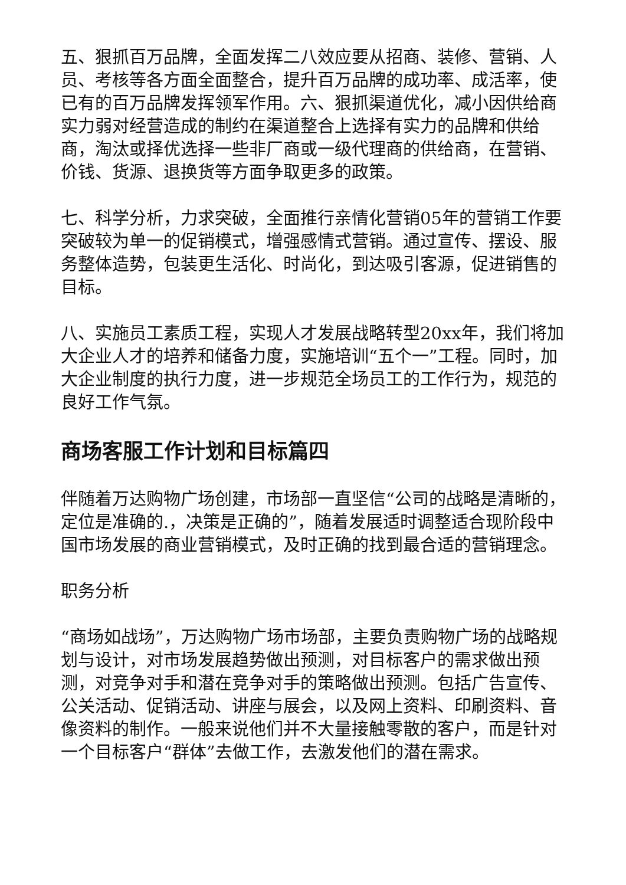五、狠抓百万品牌，全面发挥二八效应要从招商、装修、营销、人员、考核等各方面全面整合，提升百万品牌的成功率、成活率，使已有的百万品牌发挥领军作用。六、狠抓渠道优化，减小因供给商实力弱对经营造成的制约在渠道整合上选择有实力的品牌和供给商，淘汰或择优选择一些非厂商或一级代理商的供给商，在营销、价钱、货源、退换货等方面争取更多的政策。
七、科学分析，力求突破，全面推行亲情化营销05年的营销工作要突破较为单一的促销模式，增强感情式营销。通过宣传、摆设、服务整体造势，包装更生活化、时尚化，到达吸引客源，促进销售的目标。
八、实施员工素质工程，实现人才发展战略转型20xx年，我们将加大企业人才的培养和储备力度，实施培训“五个一”工程。同时，加大企业制度的执行力度，进一步规范全场员工的工作行为，规范的良好工作气氛。
商场客服工作计划和目标篇四
伴随着万达购物广场创建，市场部一直坚信“公司的战略是清晰的，定位是准确的.，决策是正确的”，随着发展适时调整适合现阶段中国市场发展的商业营销模式，及时正确的找到最合适的营销理念。
职务分析
“商场如战场”，万达购物广场市场部，主要负责购物广场的战略规划与设计，对市场发展趋势做出预测，对目标客户的需求做出预测，对竞争对手和潜在竞争对手的策略做出预测。包括广告宣传、公关活动、促销活动、讲座与展会，以及网上资料、印刷资料、音像资料的制作。一般来说他们并不大量接触零散的客户，而是针对一个目标客户“群体”去做工作，去激发他们的潜在需求。